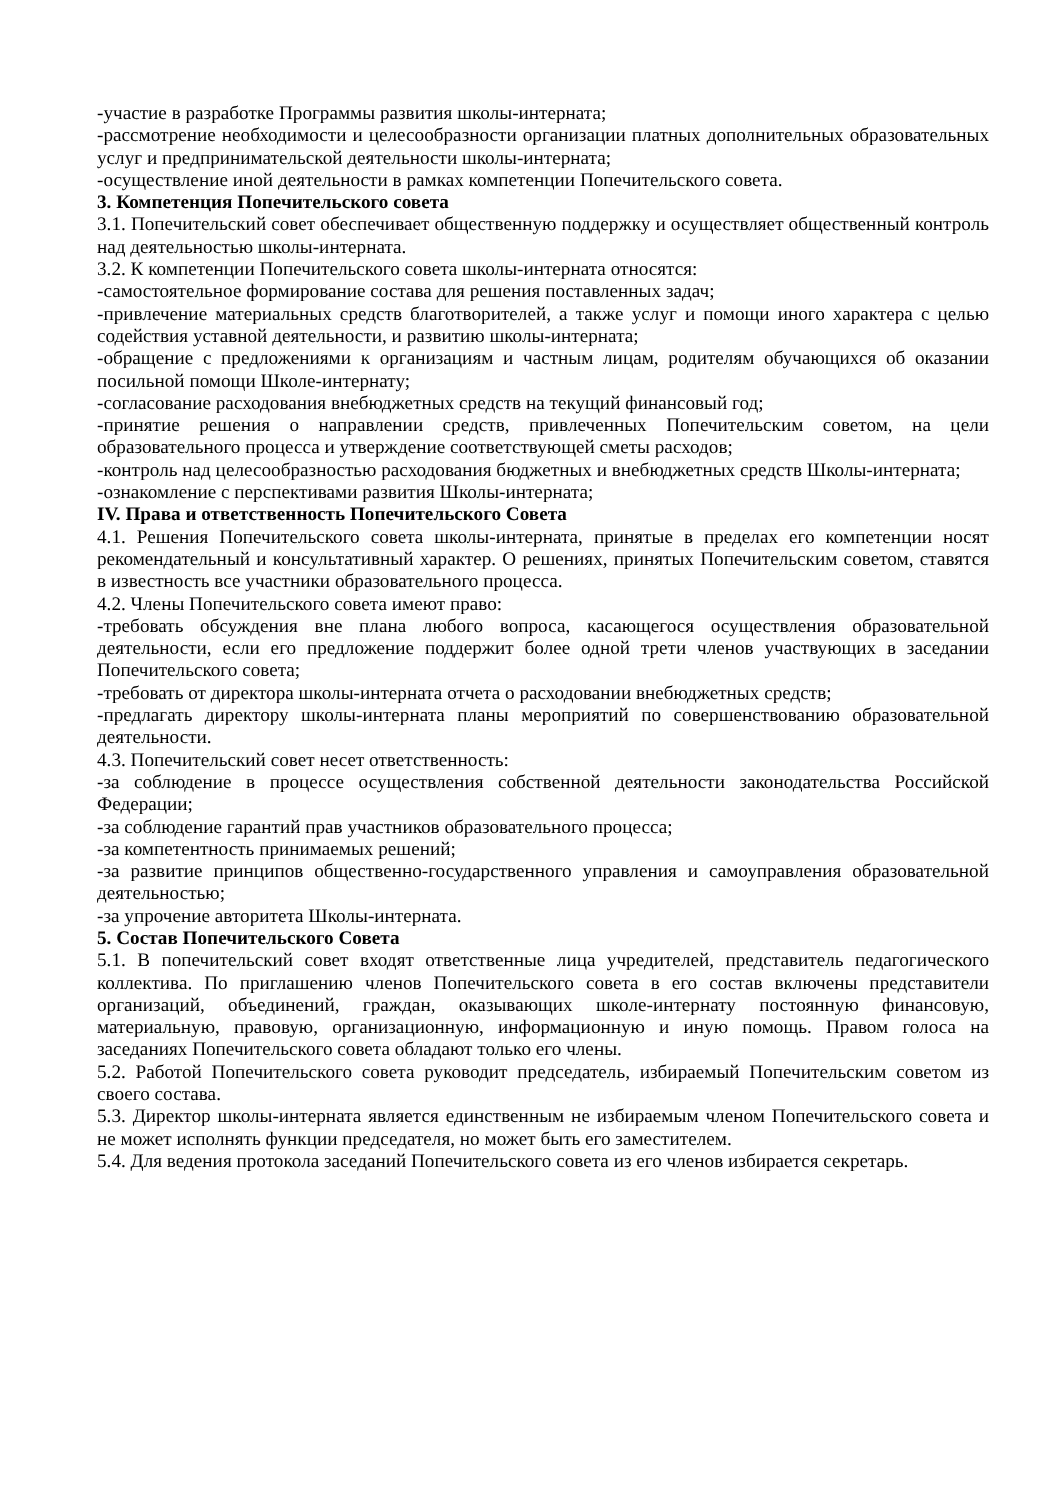-участие в разработке Программы развития школы-интерната;
-рассмотрение необходимости и целесообразности организации платных дополнительных образовательных услуг и предпринимательской деятельности школы-интерната;
-осуществление иной деятельности в рамках компетенции Попечительского совета.
3. Компетенция Попечительского совета
3.1. Попечительский совет обеспечивает общественную поддержку и осуществляет общественный контроль над деятельностью школы-интерната.
3.2. К компетенции Попечительского совета школы-интерната относятся:
-самостоятельное формирование состава для решения поставленных задач;
-привлечение материальных средств благотворителей, а также услуг и помощи иного характера с целью содействия уставной деятельности, и развитию школы-интерната;
-обращение с предложениями к организациям и частным лицам, родителям обучающихся об оказании посильной помощи Школе-интернату;
-согласование расходования внебюджетных средств на текущий финансовый год;
-принятие решения о направлении средств, привлеченных Попечительским советом, на цели образовательного процесса и утверждение соответствующей сметы расходов;
-контроль над целесообразностью расходования бюджетных и внебюджетных средств Школы-интерната;
-ознакомление с перспективами развития Школы-интерната;
IV. Права и ответственность Попечительского Совета
4.1. Решения Попечительского совета школы-интерната, принятые в пределах его компетенции носят рекомендательный и консультативный характер. О решениях, принятых Попечительским советом, ставятся в известность все участники образовательного процесса.
4.2. Члены Попечительского совета имеют право:
-требовать обсуждения вне плана любого вопроса, касающегося осуществления образовательной деятельности, если его предложение поддержит более одной трети членов участвующих в заседании Попечительского совета;
-требовать от директора школы-интерната отчета о расходовании внебюджетных средств;
-предлагать директору школы-интерната планы мероприятий по совершенствованию образовательной деятельности.
4.3. Попечительский совет несет ответственность:
-за соблюдение в процессе осуществления собственной деятельности законодательства Российской Федерации;
-за соблюдение гарантий прав участников образовательного процесса;
-за компетентность принимаемых решений;
-за развитие принципов общественно-государственного управления и самоуправления образовательной деятельностью;
-за упрочение авторитета Школы-интерната.
5. Состав Попечительского Совета
5.1. В попечительский совет входят ответственные лица учредителей, представитель педагогического коллектива. По приглашению членов Попечительского совета в его состав включены представители организаций, объединений, граждан, оказывающих школе-интернату постоянную финансовую, материальную, правовую, организационную, информационную и иную помощь. Правом голоса на заседаниях Попечительского совета обладают только его члены.
5.2. Работой Попечительского совета руководит председатель, избираемый Попечительским советом из своего состава.
5.3. Директор школы-интерната является единственным не избираемым членом Попечительского совета и не может исполнять функции председателя, но может быть его заместителем.
5.4. Для ведения протокола заседаний Попечительского совета из его членов избирается секретарь.